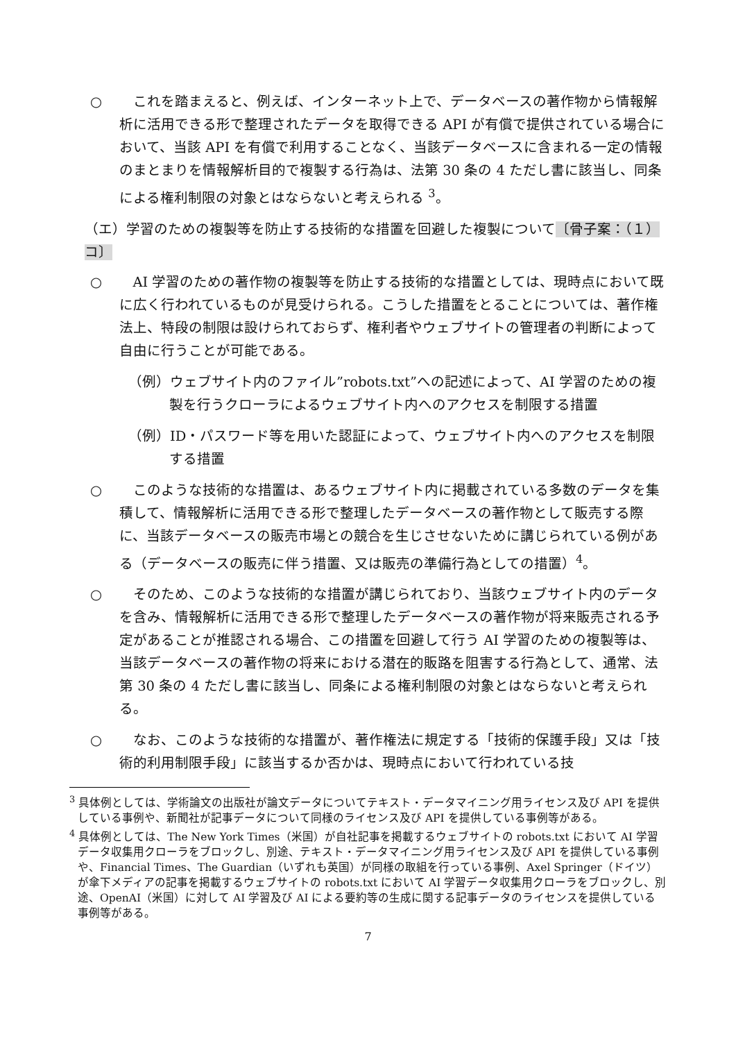○ これを踏まえると、例えば、インターネット上で、データベースの著作物から情報解析に活用できる形で整理されたデータを取得できる API が有償で提供されている場合において、当該 API を有償で利用することなく、当該データベースに含まれる一定の情報のまとまりを情報解析目的で複製する行為は、法第 30 条の 4 ただし書に該当し、同条による権利制限の対象とはならないと考えられる <sup>3</sup>。
（エ）学習のための複製等を防止する技術的な措置を回避した複製について〔骨子案：（１）コ〕
○ AI 学習のための著作物の複製等を防止する技術的な措置としては、現時点において既に広く行われているものが見受けられる。こうした措置をとることについては、著作権法上、特段の制限は設けられておらず、権利者やウェブサイトの管理者の判断によって自由に行うことが可能である。
（例）ウェブサイト内のファイル”robots.txt”への記述によって、AI 学習のための複製を行うクローラによるウェブサイト内へのアクセスを制限する措置
（例）ID・パスワード等を用いた認証によって、ウェブサイト内へのアクセスを制限する措置
○ このような技術的な措置は、あるウェブサイト内に掲載されている多数のデータを集積して、情報解析に活用できる形で整理したデータベースの著作物として販売する際に、当該データベースの販売市場との競合を生じさせないために講じられている例がある（データベースの販売に伴う措置、又は販売の準備行為としての措置）<sup>4</sup>。
○ そのため、このような技術的な措置が講じられており、当該ウェブサイト内のデータを含み、情報解析に活用できる形で整理したデータベースの著作物が将来販売される予定があることが推認される場合、この措置を回避して行う AI 学習のための複製等は、当該データベースの著作物の将来における潜在的販路を阻害する行為として、通常、法第 30 条の 4 ただし書に該当し、同条による権利制限の対象とはならないと考えられる。
○ なお、このような技術的な措置が、著作権法に規定する「技術的保護手段」又は「技術的利用制限手段」に該当するか否かは、現時点において行われている技
<sup>3</sup> 具体例としては、学術論文の出版社が論文データについてテキスト・データマイニング用ライセンス及び API を提供している事例や、新聞社が記事データについて同様のライセンス及び API を提供している事例等がある。
<sup>4</sup> 具体例としては、The New York Times（米国）が自社記事を掲載するウェブサイトの robots.txt において AI 学習データ収集用クローラをブロックし、別途、テキスト・データマイニング用ライセンス及び API を提供している事例や、Financial Times、The Guardian（いずれも英国）が同様の取組を行っている事例、Axel Springer（ドイツ）が傘下メディアの記事を掲載するウェブサイトの robots.txt において AI 学習データ収集用クローラをブロックし、別途、OpenAI（米国）に対して AI 学習及び AI による要約等の生成に関する記事データのライセンスを提供している事例等がある。
7